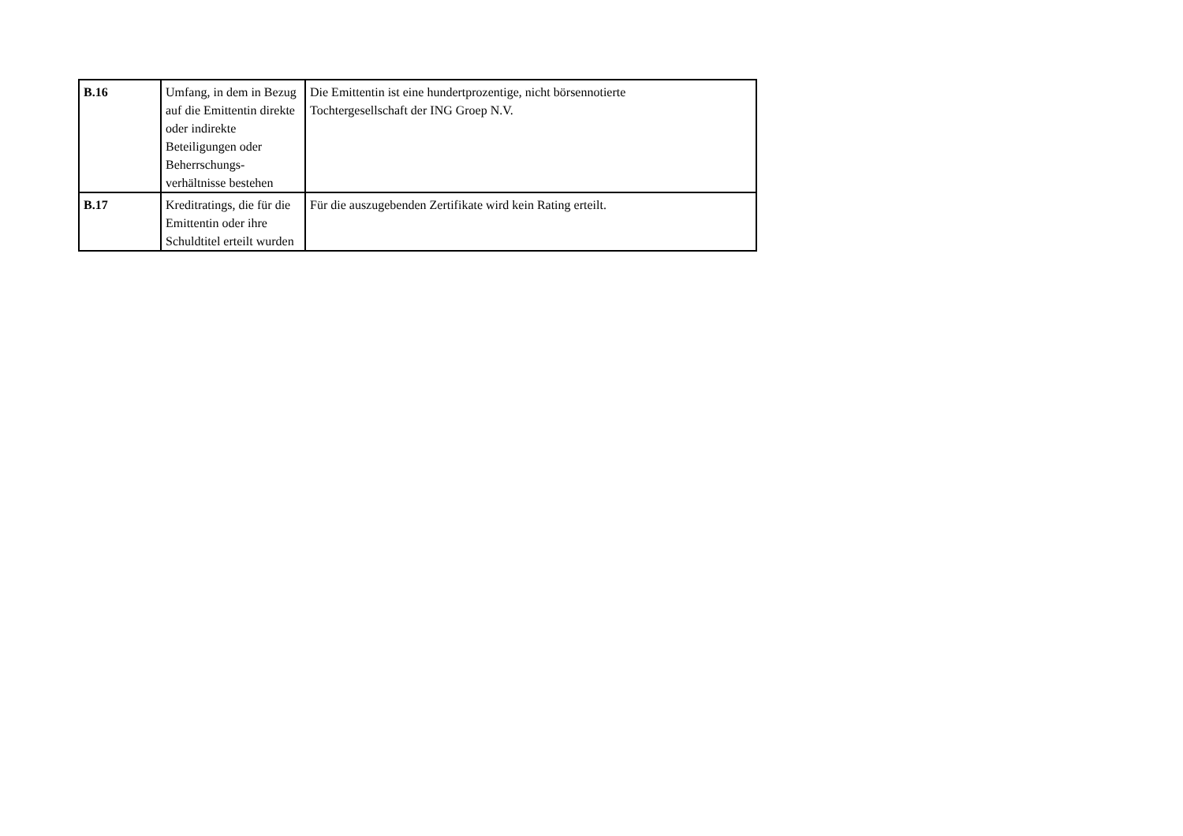| B.16 | Umfang, in dem in Bezug auf die Emittentin direkte oder indirekte Beteiligungen oder Beherrschungs-verhältnisse bestehen | Die Emittentin ist eine hundertprozentige, nicht börsennotierte Tochtergesellschaft der ING Groep N.V. |
| B.17 | Kreditratings, die für die Emittentin oder ihre Schuldtitel erteilt wurden | Für die auszugebenden Zertifikate wird kein Rating erteilt. |